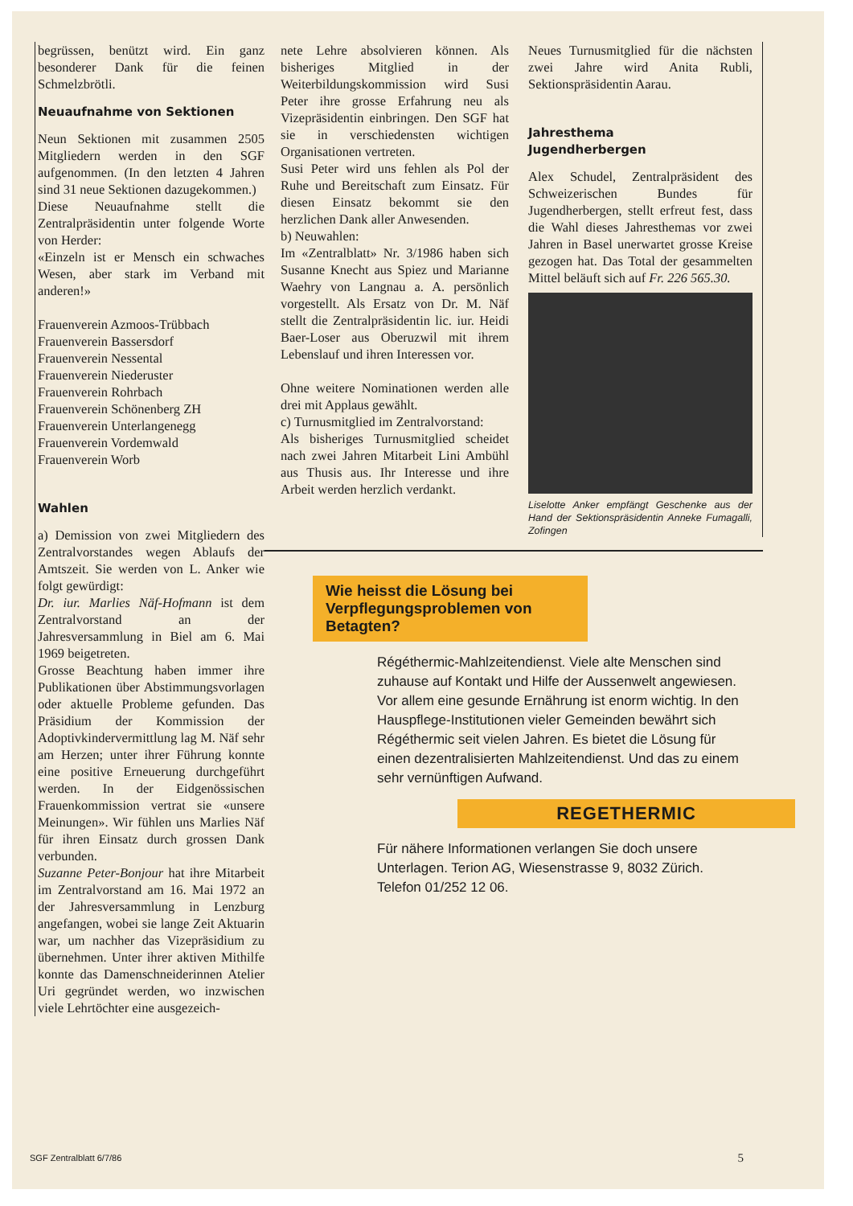begrüssen, benützt wird. Ein ganz besonderer Dank für die feinen Schmelzbrötli.
Neuaufnahme von Sektionen
Neun Sektionen mit zusammen 2505 Mitgliedern werden in den SGF aufgenommen. (In den letzten 4 Jahren sind 31 neue Sektionen dazugekommen.)
Diese Neuaufnahme stellt die Zentralpräsidentin unter folgende Worte von Herder:
«Einzeln ist er Mensch ein schwaches Wesen, aber stark im Verband mit anderen!»
Frauenverein Azmoos-Trübbach
Frauenverein Bassersdorf
Frauenverein Nessental
Frauenverein Niederuster
Frauenverein Rohrbach
Frauenverein Schönenberg ZH
Frauenverein Unterlangenegg
Frauenverein Vordemwald
Frauenverein Worb
Wahlen
a) Demission von zwei Mitgliedern des Zentralvorstandes wegen Ablaufs der Amtszeit. Sie werden von L. Anker wie folgt gewürdigt:
Dr. iur. Marlies Näf-Hofmann ist dem Zentralvorstand an der Jahresversammlung in Biel am 6. Mai 1969 beigetreten.
Grosse Beachtung haben immer ihre Publikationen über Abstimmungsvorlagen oder aktuelle Probleme gefunden. Das Präsidium der Kommission der Adoptivkindervermittlung lag M. Näf sehr am Herzen; unter ihrer Führung konnte eine positive Erneuerung durchgeführt werden. In der Eidgenössischen Frauenkommission vertrat sie «unsere Meinungen». Wir fühlen uns Marlies Näf für ihren Einsatz durch grossen Dank verbunden.
Suzanne Peter-Bonjour hat ihre Mitarbeit im Zentralvorstand am 16. Mai 1972 an der Jahresversammlung in Lenzburg angefangen, wobei sie lange Zeit Aktuarin war, um nachher das Vizepräsidium zu übernehmen. Unter ihrer aktiven Mithilfe konnte das Damenschneiderinnen Atelier Uri gegründet werden, wo inzwischen viele Lehrtöchter eine ausgezeich-
nete Lehre absolvieren können. Als bisheriges Mitglied in der Weiterbildungskommission wird Susi Peter ihre grosse Erfahrung neu als Vizepräsidentin einbringen. Den SGF hat sie in verschiedensten wichtigen Organisationen vertreten.
Susi Peter wird uns fehlen als Pol der Ruhe und Bereitschaft zum Einsatz. Für diesen Einsatz bekommt sie den herzlichen Dank aller Anwesenden.
b) Neuwahlen:
Im «Zentralblatt» Nr. 3/1986 haben sich Susanne Knecht aus Spiez und Marianne Waehry von Langnau a. A. persönlich vorgestellt. Als Ersatz von Dr. M. Näf stellt die Zentralpräsidentin lic. iur. Heidi Baer-Loser aus Oberuzwil mit ihrem Lebenslauf und ihren Interessen vor.
Ohne weitere Nominationen werden alle drei mit Applaus gewählt.
c) Turnusmitglied im Zentralvorstand:
Als bisheriges Turnusmitglied scheidet nach zwei Jahren Mitarbeit Lini Ambühl aus Thusis aus. Ihr Interesse und ihre Arbeit werden herzlich verdankt.
Neues Turnusmitglied für die nächsten zwei Jahre wird Anita Rubli, Sektionspräsidentin Aarau.
Jahresthema
Jugendherbergen
Alex Schudel, Zentralpräsident des Schweizerischen Bundes für Jugendherbergen, stellt erfreut fest, dass die Wahl dieses Jahresthemas vor zwei Jahren in Basel unerwartet grosse Kreise gezogen hat. Das Total der gesammelten Mittel beläuft sich auf Fr. 226 565.30.
Liselotte Anker empfängt Geschenke aus der Hand der Sektionspräsidentin Anneke Fumagalli, Zofingen
Wie heisst die Lösung bei Verpflegungsproblemen von Betagten?
Régéthermic-Mahlzeitendienst. Viele alte Menschen sind zuhause auf Kontakt und Hilfe der Aussenwelt angewiesen. Vor allem eine gesunde Ernährung ist enorm wichtig. In den Hauspflege-Institutionen vieler Gemeinden bewährt sich Régéthermic seit vielen Jahren. Es bietet die Lösung für einen dezentralisierten Mahlzeitendienst. Und das zu einem sehr vernünftigen Aufwand.
REGETHERMIC
Für nähere Informationen verlangen Sie doch unsere Unterlagen. Terion AG, Wiesenstrasse 9, 8032 Zürich. Telefon 01/252 12 06.
SGF Zentralblatt 6/7/86 5